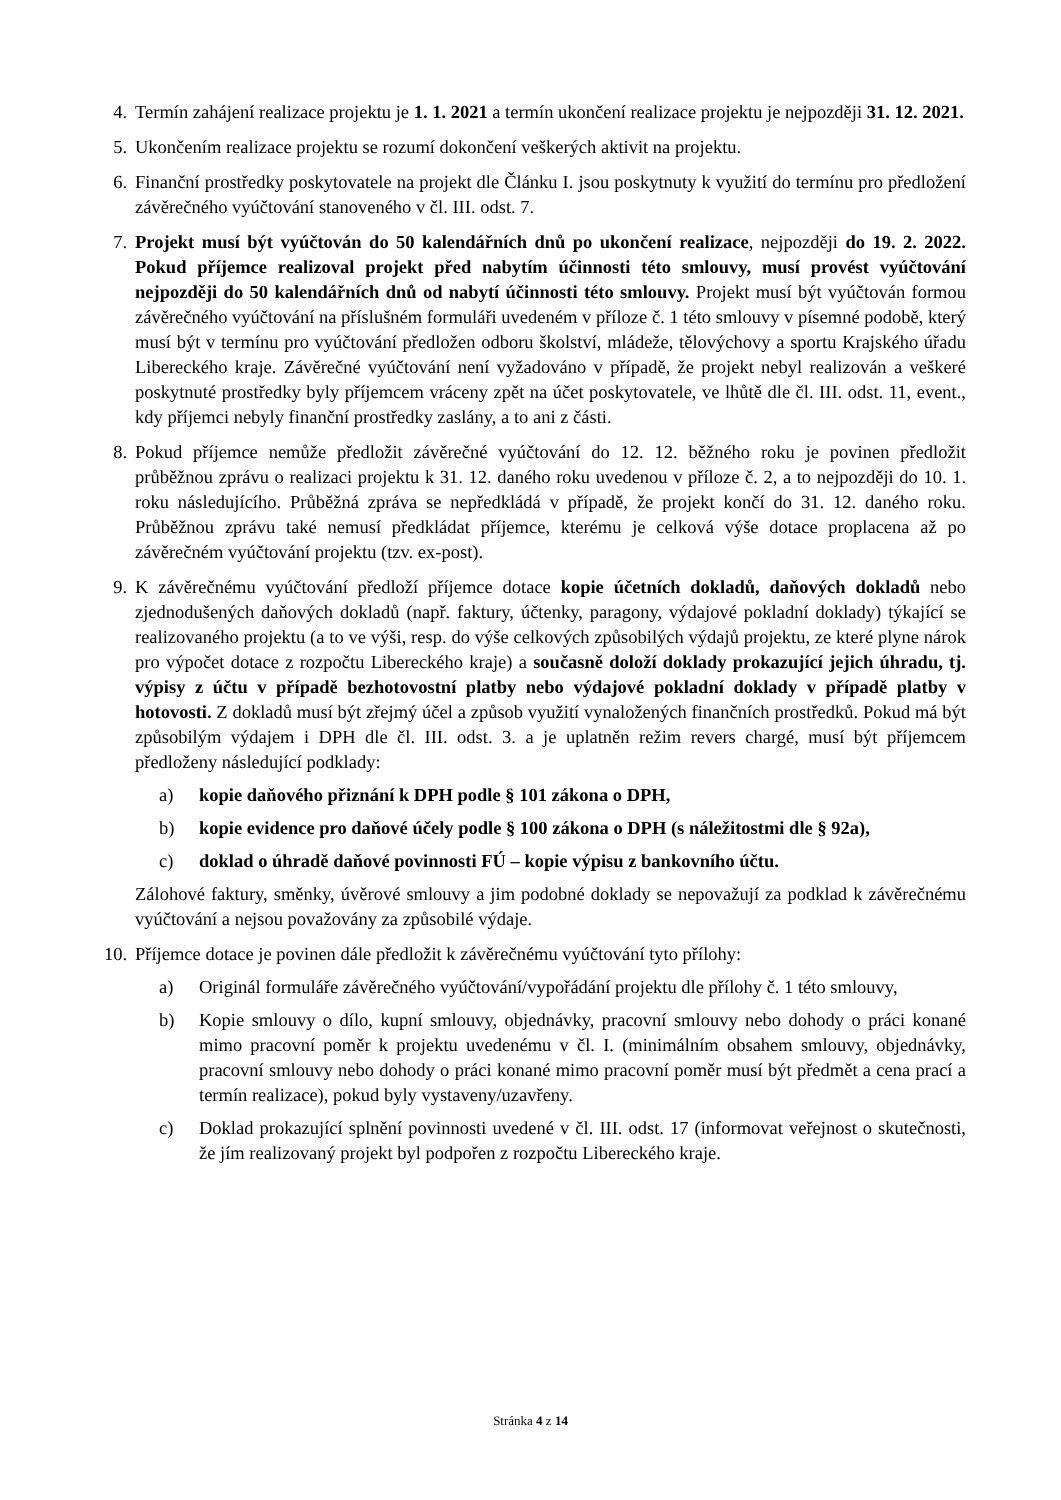4. Termín zahájení realizace projektu je 1. 1. 2021 a termín ukončení realizace projektu je nejpozději 31. 12. 2021.
5. Ukončením realizace projektu se rozumí dokončení veškerých aktivit na projektu.
6. Finanční prostředky poskytovatele na projekt dle Článku I. jsou poskytnuty k využití do termínu pro předložení závěrečného vyúčtování stanoveného v čl. III. odst. 7.
7. Projekt musí být vyúčtován do 50 kalendářních dnů po ukončení realizace, nejpozději do 19. 2. 2022. Pokud příjemce realizoval projekt před nabytím účinnosti této smlouvy, musí provést vyúčtování nejpozději do 50 kalendářních dnů od nabytí účinnosti této smlouvy. Projekt musí být vyúčtován formou závěrečného vyúčtování na příslušném formuláři uvedeném v příloze č. 1 této smlouvy v písemné podobě, který musí být v termínu pro vyúčtování předložen odboru školství, mládeže, tělovýchovy a sportu Krajského úřadu Libereckého kraje. Závěrečné vyúčtování není vyžadováno v případě, že projekt nebyl realizován a veškeré poskytnuté prostředky byly příjemcem vráceny zpět na účet poskytovatele, ve lhůtě dle čl. III. odst. 11, event., kdy příjemci nebyly finanční prostředky zaslány, a to ani z části.
8. Pokud příjemce nemůže předložit závěrečné vyúčtování do 12. 12. běžného roku je povinen předložit průběžnou zprávu o realizaci projektu k 31. 12. daného roku uvedenou v příloze č. 2, a to nejpozději do 10. 1. roku následujícího. Průběžná zpráva se nepředkládá v případě, že projekt končí do 31. 12. daného roku. Průběžnou zprávu také nemusí předkládat příjemce, kterému je celková výše dotace proplacena až po závěrečném vyúčtování projektu (tzv. ex-post).
9. K závěrečnému vyúčtování předloží příjemce dotace kopie účetních dokladů, daňových dokladů nebo zjednodušených daňových dokladů (např. faktury, účtenky, paragony, výdajové pokladní doklady) týkající se realizovaného projektu (a to ve výši, resp. do výše celkových způsobilých výdajů projektu, ze které plyne nárok pro výpočet dotace z rozpočtu Libereckého kraje) a současně doloží doklady prokazující jejich úhradu, tj. výpisy z účtu v případě bezhotovostní platby nebo výdajové pokladní doklady v případě platby v hotovosti. Z dokladů musí být zřejmý účel a způsob využití vynaložených finančních prostředků. Pokud má být způsobilým výdajem i DPH dle čl. III. odst. 3. a je uplatněn režim revers chargé, musí být příjemcem předloženy následující podklady:
a) kopie daňového přiznání k DPH podle § 101 zákona o DPH,
b) kopie evidence pro daňové účely podle § 100 zákona o DPH (s náležitostmi dle § 92a),
c) doklad o úhradě daňové povinnosti FÚ – kopie výpisu z bankovního účtu.
Zálohové faktury, směnky, úvěrové smlouvy a jim podobné doklady se nepovažují za podklad k závěrečnému vyúčtování a nejsou považovány za způsobilé výdaje.
10. Příjemce dotace je povinen dále předložit k závěrečnému vyúčtování tyto přílohy:
a) Originál formuláře závěrečného vyúčtování/vypořádání projektu dle přílohy č. 1 této smlouvy,
b) Kopie smlouvy o dílo, kupní smlouvy, objednávky, pracovní smlouvy nebo dohody o práci konané mimo pracovní poměr k projektu uvedenému v čl. I. (minimálním obsahem smlouvy, objednávky, pracovní smlouvy nebo dohody o práci konané mimo pracovní poměr musí být předmět a cena prací a termín realizace), pokud byly vystaveny/uzavřeny.
c) Doklad prokazující splnění povinnosti uvedené v čl. III. odst. 17 (informovat veřejnost o skutečnosti, že jím realizovaný projekt byl podpořen z rozpočtu Libereckého kraje.
Stránka 4 z 14